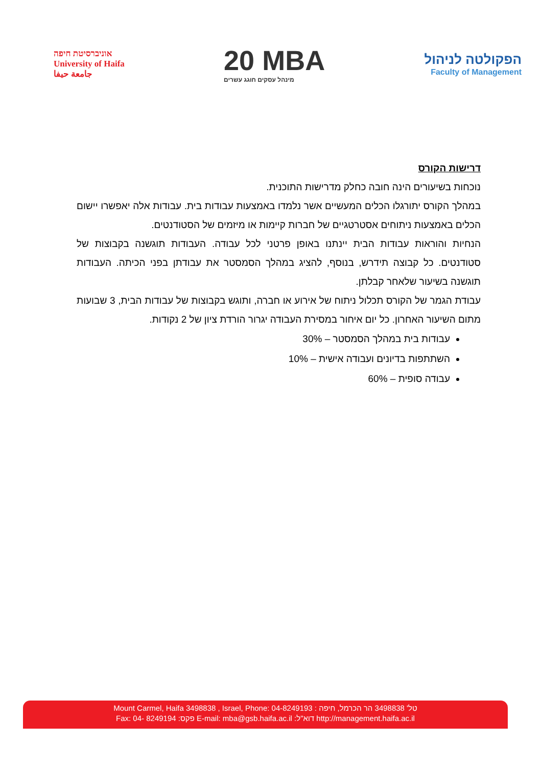אוניברסיטת חיפה
University of Haifa
جامعة حيفا
20 MBA
מינהל עסקים חוגג עשרים
הפקולטה לניהול
Faculty of Management
דרישות הקורס
נוכחות בשיעורים הינה חובה כחלק מדרישות התוכנית.
במהלך הקורס יתורגלו הכלים המעשיים אשר נלמדו באמצעות עבודות בית. עבודות אלה יאפשרו יישום הכלים באמצעות ניתוחים אסטרטגיים של חברות קיימות או מיזמים של הסטודנטים.
הנחיות והוראות עבודות הבית יינתנו באופן פרטני לכל עבודה. העבודות תוגשנה בקבוצות של סטודנטים. כל קבוצה תידרש, בנוסף, להציג במהלך הסמסטר את עבודתן בפני הכיתה. העבודות תוגשנה בשיעור שלאחר קבלתן.
עבודת הגמר של הקורס תכלול ניתוח של אירוע או חברה, ותוגש בקבוצות של עבודות הבית, 3 שבועות מתום השיעור האחרון. כל יום איחור במסירת העבודה יגרור הורדת ציון של 2 נקודות.
עבודות בית במהלך הסמסטר – 30%
השתתפות בדיונים ועבודה אישית – 10%
עבודה סופית – 60%
Mount Carmel, Haifa 3498838 , Israel, Phone: 04-8249193 : טל' 3498838 הר הכרמל, חיפה
Fax: 04- 8249194 :פקס E-mail: mba@gsb.haifa.ac.il :דוא"ל http://management.haifa.ac.il